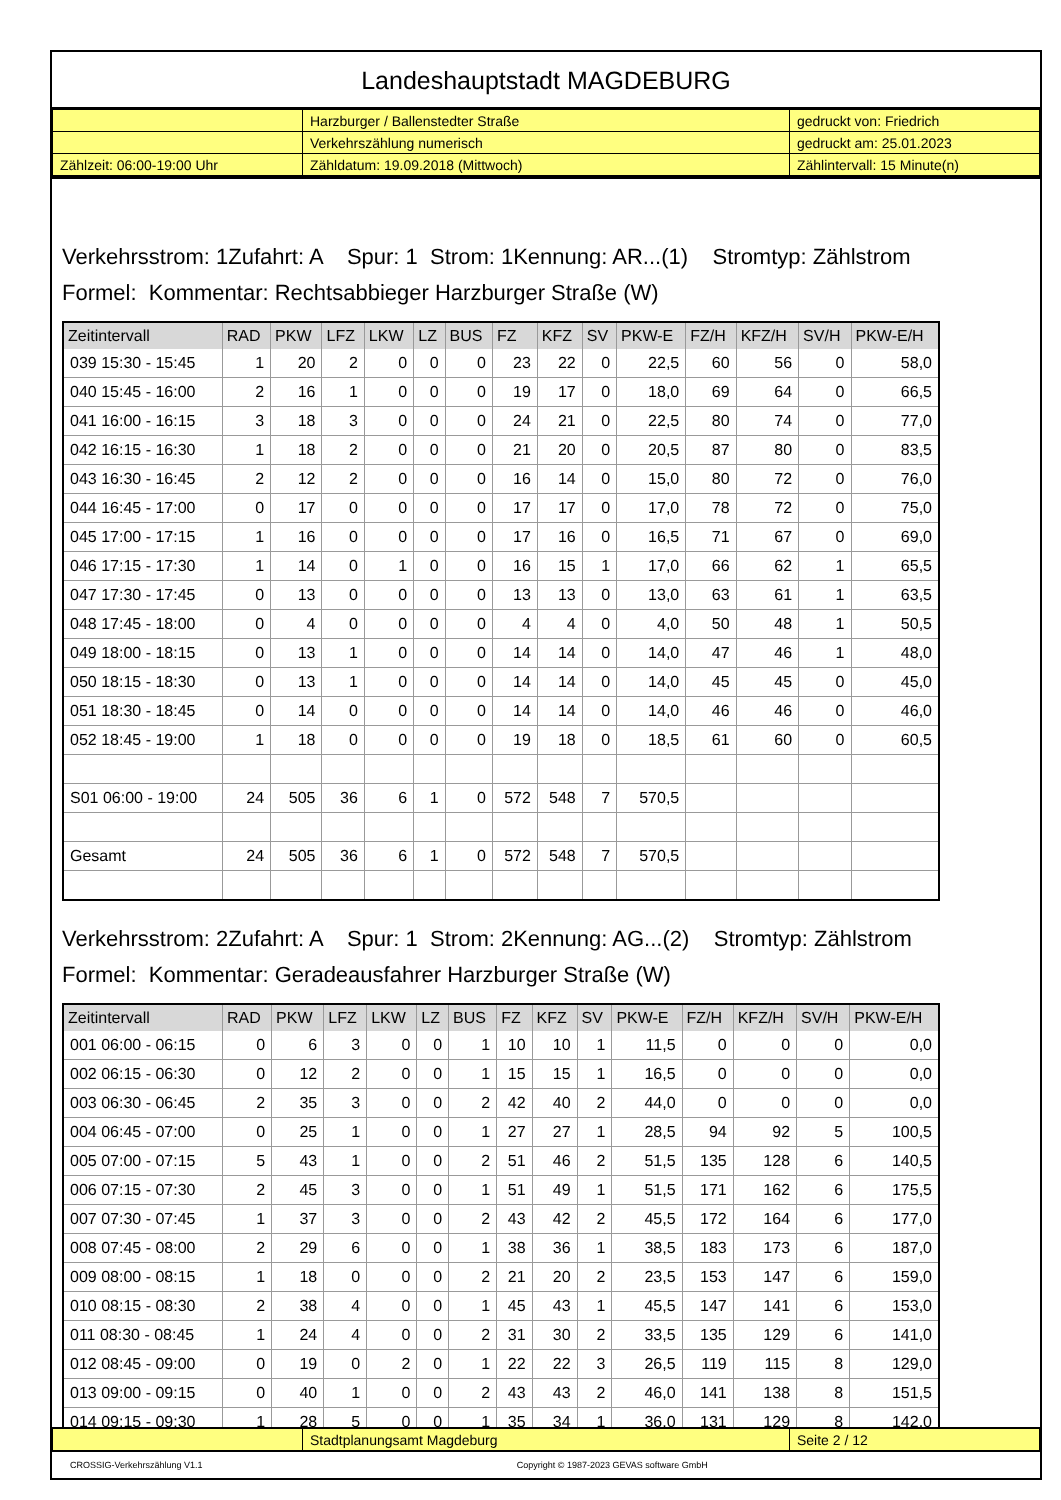Landeshauptstadt MAGDEBURG
| | Harzburger / Ballenstedter Straße | gedruckt von: Friedrich |
| | Verkehrszählung numerisch | gedruckt am: 25.01.2023 |
| Zählzeit: 06:00-19:00 Uhr | Zähldatum: 19.09.2018 (Mittwoch) | Zählintervall: 15 Minute(n) |
Verkehrsstrom: 1Zufahrt: A Spur: 1 Strom: 1Kennung: AR...(1) Stromtyp: Zählstrom
Formel: Kommentar: Rechtsabbieger Harzburger Straße (W)
| Zeitintervall | RAD | PKW | LFZ | LKW | LZ | BUS | FZ | KFZ | SV | PKW-E | FZ/H | KFZ/H | SV/H | PKW-E/H |
| --- | --- | --- | --- | --- | --- | --- | --- | --- | --- | --- | --- | --- | --- | --- |
| 039 15:30 - 15:45 | 1 | 20 | 2 | 0 | 0 | 0 | 23 | 22 | 0 | 22,5 | 60 | 56 | 0 | 58,0 |
| 040 15:45 - 16:00 | 2 | 16 | 1 | 0 | 0 | 0 | 19 | 17 | 0 | 18,0 | 69 | 64 | 0 | 66,5 |
| 041 16:00 - 16:15 | 3 | 18 | 3 | 0 | 0 | 0 | 24 | 21 | 0 | 22,5 | 80 | 74 | 0 | 77,0 |
| 042 16:15 - 16:30 | 1 | 18 | 2 | 0 | 0 | 0 | 21 | 20 | 0 | 20,5 | 87 | 80 | 0 | 83,5 |
| 043 16:30 - 16:45 | 2 | 12 | 2 | 0 | 0 | 0 | 16 | 14 | 0 | 15,0 | 80 | 72 | 0 | 76,0 |
| 044 16:45 - 17:00 | 0 | 17 | 0 | 0 | 0 | 0 | 17 | 17 | 0 | 17,0 | 78 | 72 | 0 | 75,0 |
| 045 17:00 - 17:15 | 1 | 16 | 0 | 0 | 0 | 0 | 17 | 16 | 0 | 16,5 | 71 | 67 | 0 | 69,0 |
| 046 17:15 - 17:30 | 1 | 14 | 0 | 1 | 0 | 0 | 16 | 15 | 1 | 17,0 | 66 | 62 | 1 | 65,5 |
| 047 17:30 - 17:45 | 0 | 13 | 0 | 0 | 0 | 0 | 13 | 13 | 0 | 13,0 | 63 | 61 | 1 | 63,5 |
| 048 17:45 - 18:00 | 0 | 4 | 0 | 0 | 0 | 0 | 4 | 4 | 0 | 4,0 | 50 | 48 | 1 | 50,5 |
| 049 18:00 - 18:15 | 0 | 13 | 1 | 0 | 0 | 0 | 14 | 14 | 0 | 14,0 | 47 | 46 | 1 | 48,0 |
| 050 18:15 - 18:30 | 0 | 13 | 1 | 0 | 0 | 0 | 14 | 14 | 0 | 14,0 | 45 | 45 | 0 | 45,0 |
| 051 18:30 - 18:45 | 0 | 14 | 0 | 0 | 0 | 0 | 14 | 14 | 0 | 14,0 | 46 | 46 | 0 | 46,0 |
| 052 18:45 - 19:00 | 1 | 18 | 0 | 0 | 0 | 0 | 19 | 18 | 0 | 18,5 | 61 | 60 | 0 | 60,5 |
| S01 06:00 - 19:00 | 24 | 505 | 36 | 6 | 1 | 0 | 572 | 548 | 7 | 570,5 | | | | |
| Gesamt | 24 | 505 | 36 | 6 | 1 | 0 | 572 | 548 | 7 | 570,5 | | | | |
Verkehrsstrom: 2Zufahrt: A Spur: 1 Strom: 2Kennung: AG...(2) Stromtyp: Zählstrom
Formel: Kommentar: Geradeausfahrer Harzburger Straße (W)
| Zeitintervall | RAD | PKW | LFZ | LKW | LZ | BUS | FZ | KFZ | SV | PKW-E | FZ/H | KFZ/H | SV/H | PKW-E/H |
| --- | --- | --- | --- | --- | --- | --- | --- | --- | --- | --- | --- | --- | --- | --- |
| 001 06:00 - 06:15 | 0 | 6 | 3 | 0 | 0 | 1 | 10 | 10 | 1 | 11,5 | 0 | 0 | 0 | 0,0 |
| 002 06:15 - 06:30 | 0 | 12 | 2 | 0 | 0 | 1 | 15 | 15 | 1 | 16,5 | 0 | 0 | 0 | 0,0 |
| 003 06:30 - 06:45 | 2 | 35 | 3 | 0 | 0 | 2 | 42 | 40 | 2 | 44,0 | 0 | 0 | 0 | 0,0 |
| 004 06:45 - 07:00 | 0 | 25 | 1 | 0 | 0 | 1 | 27 | 27 | 1 | 28,5 | 94 | 92 | 5 | 100,5 |
| 005 07:00 - 07:15 | 5 | 43 | 1 | 0 | 0 | 2 | 51 | 46 | 2 | 51,5 | 135 | 128 | 6 | 140,5 |
| 006 07:15 - 07:30 | 2 | 45 | 3 | 0 | 0 | 1 | 51 | 49 | 1 | 51,5 | 171 | 162 | 6 | 175,5 |
| 007 07:30 - 07:45 | 1 | 37 | 3 | 0 | 0 | 2 | 43 | 42 | 2 | 45,5 | 172 | 164 | 6 | 177,0 |
| 008 07:45 - 08:00 | 2 | 29 | 6 | 0 | 0 | 1 | 38 | 36 | 1 | 38,5 | 183 | 173 | 6 | 187,0 |
| 009 08:00 - 08:15 | 1 | 18 | 0 | 0 | 0 | 2 | 21 | 20 | 2 | 23,5 | 153 | 147 | 6 | 159,0 |
| 010 08:15 - 08:30 | 2 | 38 | 4 | 0 | 0 | 1 | 45 | 43 | 1 | 45,5 | 147 | 141 | 6 | 153,0 |
| 011 08:30 - 08:45 | 1 | 24 | 4 | 0 | 0 | 2 | 31 | 30 | 2 | 33,5 | 135 | 129 | 6 | 141,0 |
| 012 08:45 - 09:00 | 0 | 19 | 0 | 2 | 0 | 1 | 22 | 22 | 3 | 26,5 | 119 | 115 | 8 | 129,0 |
| 013 09:00 - 09:15 | 0 | 40 | 1 | 0 | 0 | 2 | 43 | 43 | 2 | 46,0 | 141 | 138 | 8 | 151,5 |
| 014 09:15 - 09:30 | 1 | 28 | 5 | 0 | 0 | 1 | 35 | 34 | 1 | 36,0 | 131 | 129 | 8 | 142,0 |
| | Stadtplanungsamt Magdeburg | Seite 2 / 12 |
CROSSIG-Verkehrszählung V1.1 Copyright © 1987-2023 GEVAS software GmbH